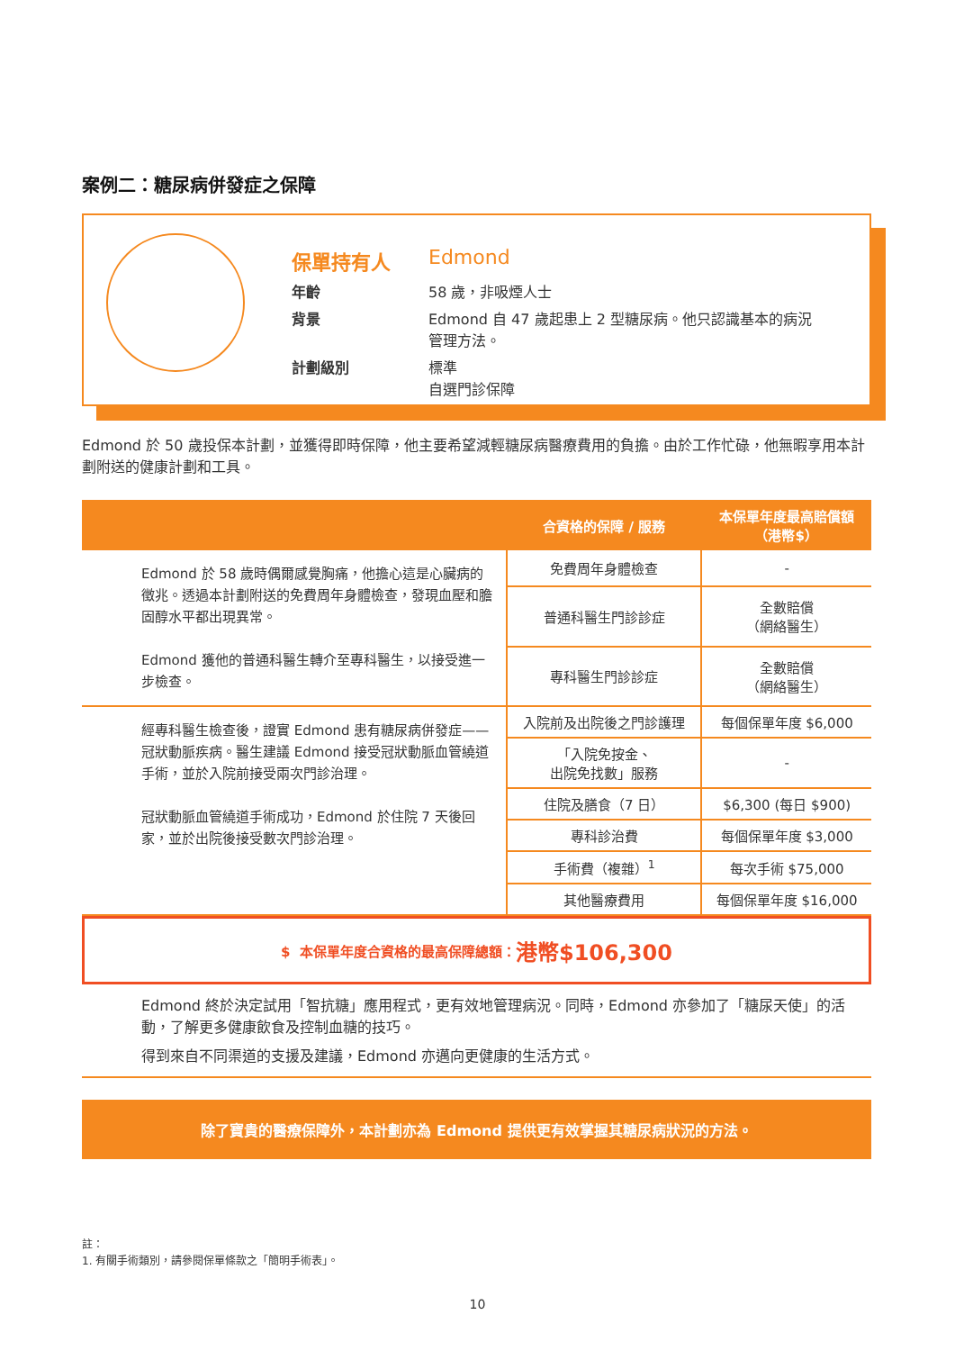案例二：糖尿病併發症之保障
| 保單持有人 | Edmond |
| 年齡 | 58 歲，非吸煙人士 |
| 背景 | Edmond 自 47 歲起患上 2 型糖尿病。他只認識基本的病況 管理方法。 |
| 計劃級別 | 標準 自選門診保障 |
Edmond 於 50 歲投保本計劃，並獲得即時保障，他主要希望減輕糖尿病醫療費用的負擔。由於工作忙碌，他無暇享用本計劃附送的健康計劃和工具。
| | 合資格的保障 / 服務 | 本保單年度最高賠償額 （港幣$） |
| --- | --- | --- |
| Edmond 於 58 歲時偶爾感覺胸痛，他擔心這是心臟病的徵兆。透過本計劃附送的免費周年身體檢查，發現血壓和膽固醇水平都出現異常。 Edmond 獲他的普通科醫生轉介至專科醫生，以接受進一步檢查。 | 免費周年身體檢查 | - |
| | 普通科醫生門診診症 | 全數賠償 （網絡醫生） |
| | 專科醫生門診診症 | 全數賠償 （網絡醫生） |
| 經專科醫生檢查後，證實 Edmond 患有糖尿病併發症——冠狀動脈疾病。醫生建議 Edmond 接受冠狀動脈血管繞道手術，並於入院前接受兩次門診治理。 冠狀動脈血管繞道手術成功，Edmond 於住院 7 天後回家，並於出院後接受數次門診治理。 | 入院前及出院後之門診護理 | 每個保單年度 $6,000 |
| | 「入院免按金、 出院免找數」服務 | - |
| | 住院及膳食（7 日） | $6,300 (每日 $900) |
| | 專科診治費 | 每個保單年度 $3,000 |
| | 手術費（複雜）<sup>1</sup> | 每次手術 $75,000 |
| | 其他醫療費用 | 每個保單年度 $16,000 |
$ 本保單年度合資格的最高保障總額： 港幣$106,300
Edmond 終於決定試用「智抗糖」應用程式，更有效地管理病況。同時，Edmond 亦參加了「糖尿天使」的活動，了解更多健康飲食及控制血糖的技巧。
得到來自不同渠道的支援及建議，Edmond 亦邁向更健康的生活方式。
除了寶貴的醫療保障外，本計劃亦為 Edmond 提供更有效掌握其糖尿病狀況的方法。
註：
1. 有關手術類別，請參閱保單條款之「簡明手術表」。
10